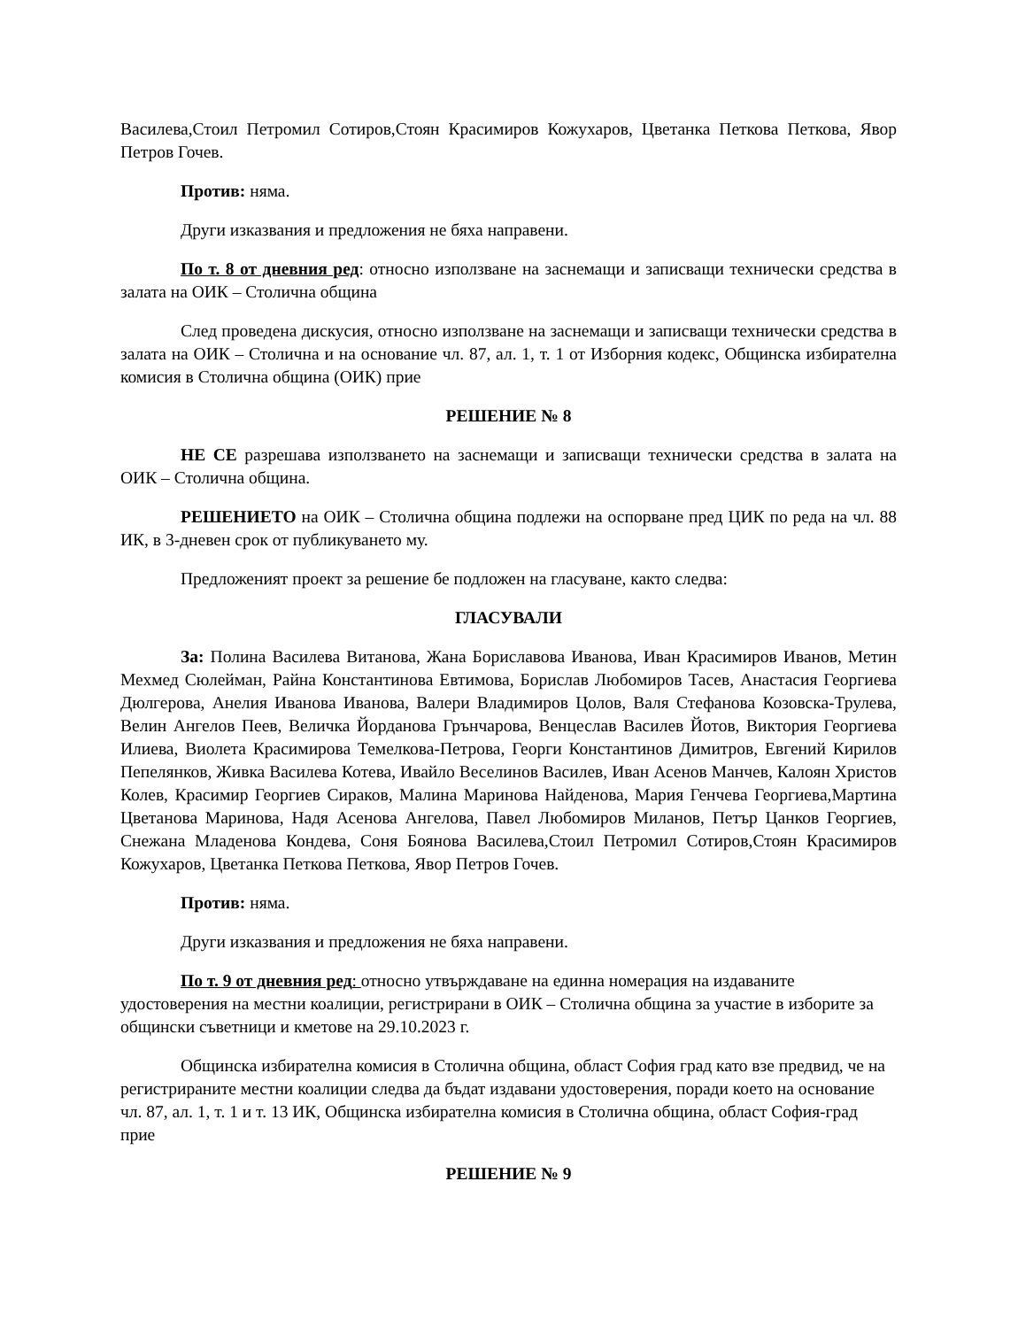Василева,Стоил Петромил Сотиров,Стоян Красимиров Кожухаров, Цветанка Петкова Петкова, Явор Петров Гочев.
Против: няма.
Други изказвания и предложения не бяха направени.
По т. 8 от дневния ред: относно използване на заснемащи и записващи технически средства в залата на ОИК – Столична община
След проведена дискусия, относно използване на заснемащи и записващи технически средства в залата на ОИК – Столична и на основание чл. 87, ал. 1, т. 1 от Изборния кодекс, Общинска избирателна комисия в Столична община (ОИК) прие
РЕШЕНИЕ № 8
НЕ СЕ разрешава използването на заснемащи и записващи технически средства в залата на ОИК – Столична община.
РЕШЕНИЕТО на ОИК – Столична община подлежи на оспорване пред ЦИК по реда на чл. 88 ИК, в 3-дневен срок от публикуването му.
Предложеният проект за решение бе подложен на гласуване, както следва:
ГЛАСУВАЛИ
За: Полина Василева Витанова, Жана Бориславова Иванова, Иван Красимиров Иванов, Метин Мехмед Сюлейман, Райна Константинова Евтимова, Борислав Любомиров Тасев, Анастасия Георгиева Дюлгерова, Анелия Иванова Иванова, Валери Владимиров Цолов, Валя Стефанова Козовска-Трулева, Велин Ангелов Пеев, Величка Йорданова Грънчарова, Венцеслав Василев Йотов, Виктория Георгиева Илиева, Виолета Красимирова Темелкова-Петрова, Георги Константинов Димитров, Евгений Кирилов Пепелянков, Живка Василева Котева, Ивайло Веселинов Василев, Иван Асенов Манчев, Калоян Христов Колев, Красимир Георгиев Сираков, Малина Маринова Найденова, Мария Генчева Георгиева,Мартина Цветанова Маринова, Надя Асенова Ангелова, Павел Любомиров Миланов, Петър Цанков Георгиев, Снежана Младенова Кондева, Соня Боянова Василева,Стоил Петромил Сотиров,Стоян Красимиров Кожухаров, Цветанка Петкова Петкова, Явор Петров Гочев.
Против: няма.
Други изказвания и предложения не бяха направени.
По т. 9 от дневния ред: относно утвърждаване на единна номерация на издаваните удостоверения на местни коалиции, регистрирани в ОИК – Столична община за участие в изборите за общински съветници и кметове на 29.10.2023 г.
Общинска избирателна комисия в Столична община, област София град като взе предвид, че на регистрираните местни коалиции следва да бъдат издавани удостоверения, поради което на основание чл. 87, ал. 1, т. 1 и т. 13 ИК, Общинска избирателна комисия в Столична община, област София-град прие
РЕШЕНИЕ № 9